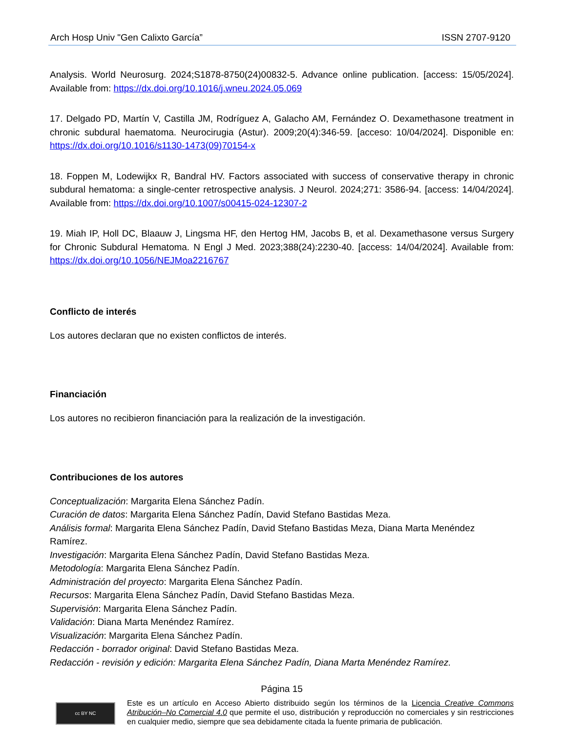Arch Hosp Univ "Gen Calixto García” ISSN 2707-9120
Analysis. World Neurosurg. 2024;S1878-8750(24)00832-5. Advance online publication. [access: 15/05/2024]. Available from: https://dx.doi.org/10.1016/j.wneu.2024.05.069
17. Delgado PD, Martín V, Castilla JM, Rodríguez A, Galacho AM, Fernández O. Dexamethasone treatment in chronic subdural haematoma. Neurocirugia (Astur). 2009;20(4):346-59. [acceso: 10/04/2024]. Disponible en: https://dx.doi.org/10.1016/s1130-1473(09)70154-x
18. Foppen M, Lodewijkx R, Bandral HV. Factors associated with success of conservative therapy in chronic subdural hematoma: a single-center retrospective analysis. J Neurol. 2024;271: 3586-94. [access: 14/04/2024]. Available from: https://dx.doi.org/10.1007/s00415-024-12307-2
19. Miah IP, Holl DC, Blaauw J, Lingsma HF, den Hertog HM, Jacobs B, et al. Dexamethasone versus Surgery for Chronic Subdural Hematoma. N Engl J Med. 2023;388(24):2230-40. [access: 14/04/2024]. Available from: https://dx.doi.org/10.1056/NEJMoa2216767
Conflicto de interés
Los autores declaran que no existen conflictos de interés.
Financiación
Los autores no recibieron financiación para la realización de la investigación.
Contribuciones de los autores
Conceptualización: Margarita Elena Sánchez Padín.
Curación de datos: Margarita Elena Sánchez Padín, David Stefano Bastidas Meza.
Análisis formal: Margarita Elena Sánchez Padín, David Stefano Bastidas Meza, Diana Marta Menéndez Ramírez.
Investigación: Margarita Elena Sánchez Padín, David Stefano Bastidas Meza.
Metodología: Margarita Elena Sánchez Padín.
Administración del proyecto: Margarita Elena Sánchez Padín.
Recursos: Margarita Elena Sánchez Padín, David Stefano Bastidas Meza.
Supervisión: Margarita Elena Sánchez Padín.
Validación: Diana Marta Menéndez Ramírez.
Visualización: Margarita Elena Sánchez Padín.
Redacción - borrador original: David Stefano Bastidas Meza.
Redacción - revisión y edición: Margarita Elena Sánchez Padín, Diana Marta Menéndez Ramírez.
Página 15
cc BY NC
Este es un artículo en Acceso Abierto distribuido según los términos de la Licencia Creative Commons Atribución–No Comercial 4.0 que permite el uso, distribución y reproducción no comerciales y sin restricciones en cualquier medio, siempre que sea debidamente citada la fuente primaria de publicación.